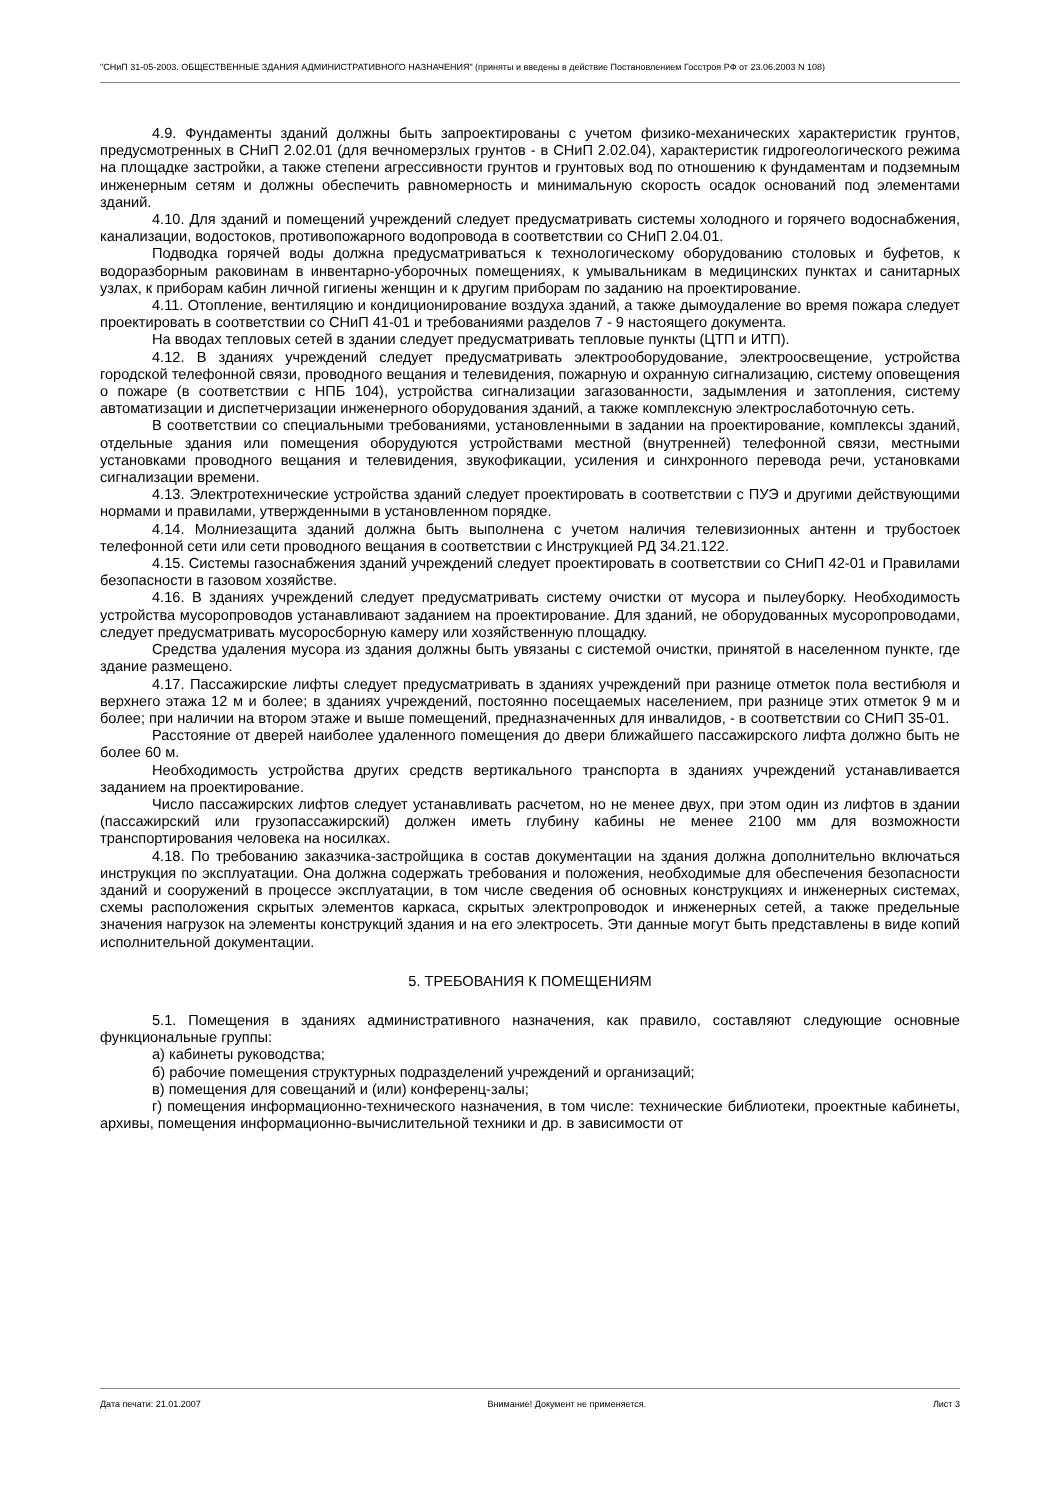"СНиП 31-05-2003. ОБЩЕСТВЕННЫЕ ЗДАНИЯ АДМИНИСТРАТИВНОГО НАЗНАЧЕНИЯ" (приняты и введены в действие Постановлением Госстроя РФ от 23.06.2003 N 108)
4.9. Фундаменты зданий должны быть запроектированы с учетом физико-механических характеристик грунтов, предусмотренных в СНиП 2.02.01 (для вечномерзлых грунтов - в СНиП 2.02.04), характеристик гидрогеологического режима на площадке застройки, а также степени агрессивности грунтов и грунтовых вод по отношению к фундаментам и подземным инженерным сетям и должны обеспечить равномерность и минимальную скорость осадок оснований под элементами зданий.
4.10. Для зданий и помещений учреждений следует предусматривать системы холодного и горячего водоснабжения, канализации, водостоков, противопожарного водопровода в соответствии со СНиП 2.04.01.
Подводка горячей воды должна предусматриваться к технологическому оборудованию столовых и буфетов, к водоразборным раковинам в инвентарно-уборочных помещениях, к умывальникам в медицинских пунктах и санитарных узлах, к приборам кабин личной гигиены женщин и к другим приборам по заданию на проектирование.
4.11. Отопление, вентиляцию и кондиционирование воздуха зданий, а также дымоудаление во время пожара следует проектировать в соответствии со СНиП 41-01 и требованиями разделов 7 - 9 настоящего документа.
На вводах тепловых сетей в здании следует предусматривать тепловые пункты (ЦТП и ИТП).
4.12. В зданиях учреждений следует предусматривать электрооборудование, электроосвещение, устройства городской телефонной связи, проводного вещания и телевидения, пожарную и охранную сигнализацию, систему оповещения о пожаре (в соответствии с НПБ 104), устройства сигнализации загазованности, задымления и затопления, систему автоматизации и диспетчеризации инженерного оборудования зданий, а также комплексную электрослаботочную сеть.
В соответствии со специальными требованиями, установленными в задании на проектирование, комплексы зданий, отдельные здания или помещения оборудуются устройствами местной (внутренней) телефонной связи, местными установками проводного вещания и телевидения, звукофикации, усиления и синхронного перевода речи, установками сигнализации времени.
4.13. Электротехнические устройства зданий следует проектировать в соответствии с ПУЭ и другими действующими нормами и правилами, утвержденными в установленном порядке.
4.14. Молниезащита зданий должна быть выполнена с учетом наличия телевизионных антенн и трубостоек телефонной сети или сети проводного вещания в соответствии с Инструкцией РД 34.21.122.
4.15. Системы газоснабжения зданий учреждений следует проектировать в соответствии со СНиП 42-01 и Правилами безопасности в газовом хозяйстве.
4.16. В зданиях учреждений следует предусматривать систему очистки от мусора и пылеуборку. Необходимость устройства мусоропроводов устанавливают заданием на проектирование. Для зданий, не оборудованных мусоропроводами, следует предусматривать мусоросборную камеру или хозяйственную площадку.
Средства удаления мусора из здания должны быть увязаны с системой очистки, принятой в населенном пункте, где здание размещено.
4.17. Пассажирские лифты следует предусматривать в зданиях учреждений при разнице отметок пола вестибюля и верхнего этажа 12 м и более; в зданиях учреждений, постоянно посещаемых населением, при разнице этих отметок 9 м и более; при наличии на втором этаже и выше помещений, предназначенных для инвалидов, - в соответствии со СНиП 35-01.
Расстояние от дверей наиболее удаленного помещения до двери ближайшего пассажирского лифта должно быть не более 60 м.
Необходимость устройства других средств вертикального транспорта в зданиях учреждений устанавливается заданием на проектирование.
Число пассажирских лифтов следует устанавливать расчетом, но не менее двух, при этом один из лифтов в здании (пассажирский или грузопассажирский) должен иметь глубину кабины не менее 2100 мм для возможности транспортирования человека на носилках.
4.18. По требованию заказчика-застройщика в состав документации на здания должна дополнительно включаться инструкция по эксплуатации. Она должна содержать требования и положения, необходимые для обеспечения безопасности зданий и сооружений в процессе эксплуатации, в том числе сведения об основных конструкциях и инженерных системах, схемы расположения скрытых элементов каркаса, скрытых электропроводок и инженерных сетей, а также предельные значения нагрузок на элементы конструкций здания и на его электросеть. Эти данные могут быть представлены в виде копий исполнительной документации.
5. ТРЕБОВАНИЯ К ПОМЕЩЕНИЯМ
5.1. Помещения в зданиях административного назначения, как правило, составляют следующие основные функциональные группы:
а) кабинеты руководства;
б) рабочие помещения структурных подразделений учреждений и организаций;
в) помещения для совещаний и (или) конференц-залы;
г) помещения информационно-технического назначения, в том числе: технические библиотеки, проектные кабинеты, архивы, помещения информационно-вычислительной техники и др. в зависимости от
Дата печати: 21.01.2007 Внимание! Документ не применяется. Лист 3